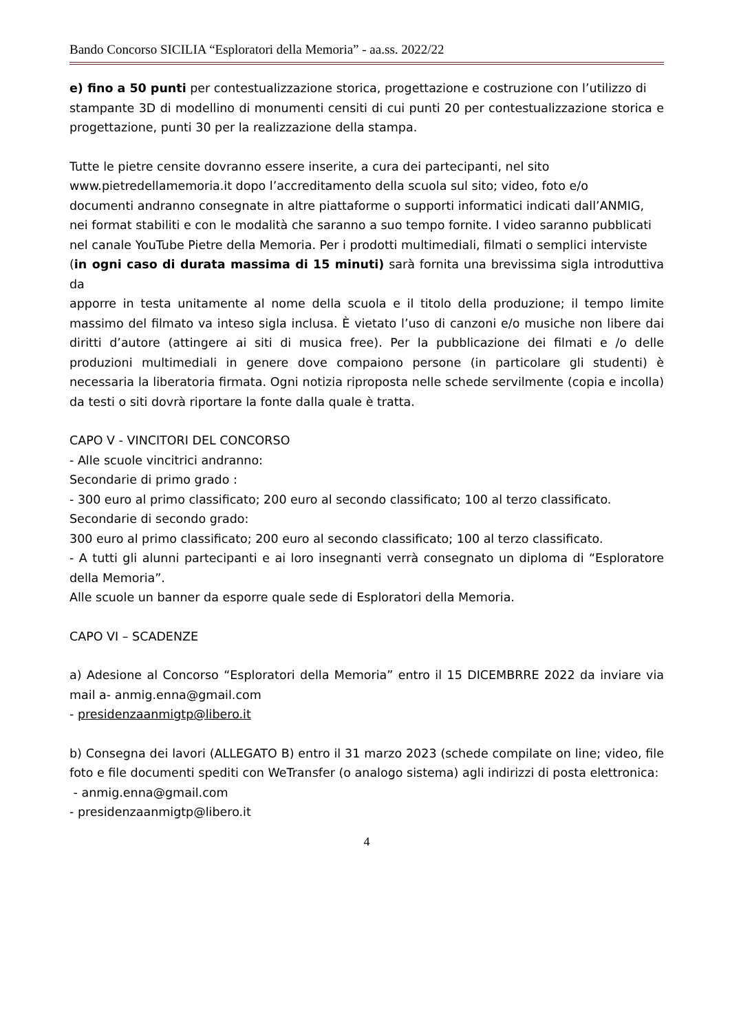Bando Concorso SICILIA “Esploratori della Memoria” - aa.ss. 2022/22
e) fino a 50 punti per contestualizzazione storica, progettazione e costruzione con l’utilizzo di
stampante 3D di modellino di monumenti censiti di cui punti 20 per contestualizzazione storica e progettazione, punti 30 per la realizzazione della stampa.
Tutte le pietre censite dovranno essere inserite, a cura dei partecipanti, nel sito
www.pietredellamemoria.it dopo l’accreditamento della scuola sul sito; video, foto e/o
documenti andranno consegnate in altre piattaforme o supporti informatici indicati dall’ANMIG,
nei format stabiliti e con le modalità che saranno a suo tempo fornite. I video saranno pubblicati
nel canale YouTube Pietre della Memoria. Per i prodotti multimediali, filmati o semplici interviste
(in ogni caso di durata massima di 15 minuti) sarà fornita una brevissima sigla introduttiva da
apporre in testa unitamente al nome della scuola e il titolo della produzione; il tempo limite massimo del filmato va inteso sigla inclusa. È vietato l’uso di canzoni e/o musiche non libere dai diritti d’autore (attingere ai siti di musica free). Per la pubblicazione dei filmati e /o delle produzioni multimediali in genere dove compaiono persone (in particolare gli studenti) è necessaria la liberatoria firmata. Ogni notizia riproposta nelle schede servilmente (copia e incolla) da testi o siti dovrà riportare la fonte dalla quale è tratta.
CAPO V - VINCITORI DEL CONCORSO
- Alle scuole vincitrici andranno:
Secondarie di primo grado :
- 300 euro al primo classificato; 200 euro al secondo classificato; 100 al terzo classificato.
Secondarie di secondo grado:
300 euro al primo classificato; 200 euro al secondo classificato; 100 al terzo classificato.
- A tutti gli alunni partecipanti e ai loro insegnanti verrà consegnato un diploma di “Esploratore della Memoria”.
Alle scuole un banner da esporre quale sede di Esploratori della Memoria.
CAPO VI – SCADENZE
a) Adesione al Concorso “Esploratori della Memoria” entro il 15 DICEMBRRE 2022 da inviare via mail a- anmig.enna@gmail.com
- presidenzaanmigtp@libero.it
b) Consegna dei lavori (ALLEGATO B) entro il 31 marzo 2023 (schede compilate on line; video, file foto e file documenti spediti con WeTransfer (o analogo sistema) agli indirizzi di posta elettronica:
- anmig.enna@gmail.com
- presidenzaanmigtp@libero.it
4